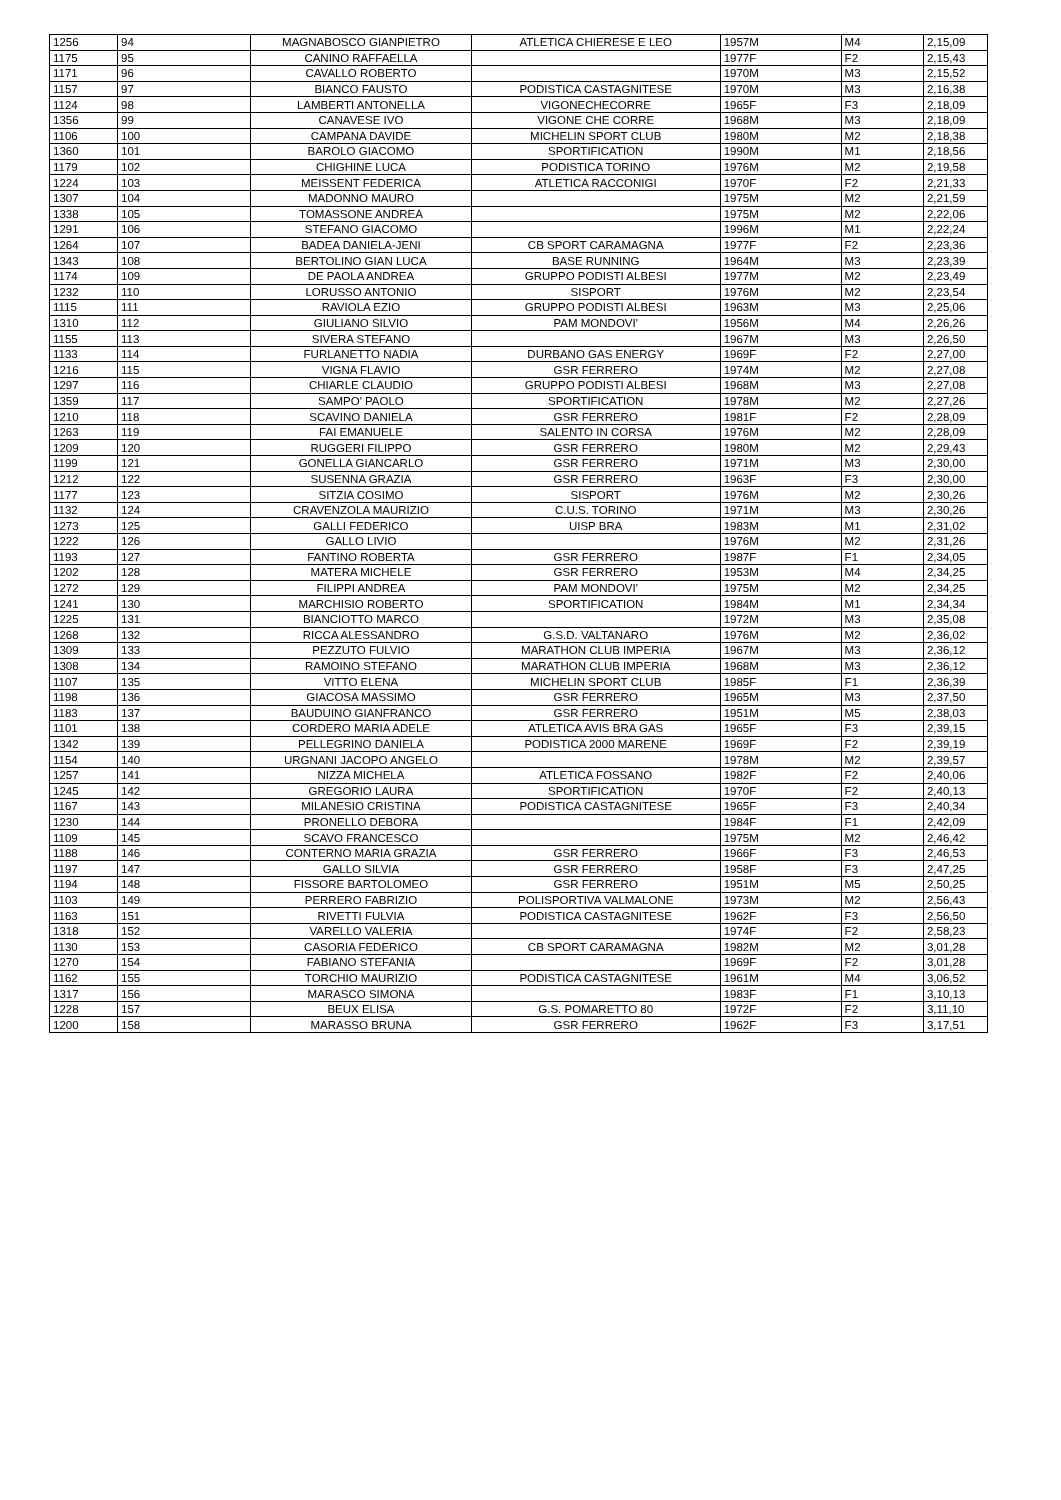| 1256 | 94 | MAGNABOSCO GIANPIETRO | ATLETICA CHIERESE E LEO | 1957M | M4 | 2,15,09 |
| 1175 | 95 | CANINO RAFFAELLA | | 1977F | F2 | 2,15,43 |
| 1171 | 96 | CAVALLO ROBERTO | | 1970M | M3 | 2,15,52 |
| 1157 | 97 | BIANCO FAUSTO | PODISTICA CASTAGNITESE | 1970M | M3 | 2,16,38 |
| 1124 | 98 | LAMBERTI ANTONELLA | VIGONECHECORRE | 1965F | F3 | 2,18,09 |
| 1356 | 99 | CANAVESE IVO | VIGONE CHE CORRE | 1968M | M3 | 2,18,09 |
| 1106 | 100 | CAMPANA DAVIDE | MICHELIN SPORT CLUB | 1980M | M2 | 2,18,38 |
| 1360 | 101 | BAROLO GIACOMO | SPORTIFICATION | 1990M | M1 | 2,18,56 |
| 1179 | 102 | CHIGHINE LUCA | PODISTICA TORINO | 1976M | M2 | 2,19,58 |
| 1224 | 103 | MEISSENT FEDERICA | ATLETICA RACCONIGI | 1970F | F2 | 2,21,33 |
| 1307 | 104 | MADONNO MAURO | | 1975M | M2 | 2,21,59 |
| 1338 | 105 | TOMASSONE ANDREA | | 1975M | M2 | 2,22,06 |
| 1291 | 106 | STEFANO GIACOMO | | 1996M | M1 | 2,22,24 |
| 1264 | 107 | BADEA DANIELA-JENI | CB SPORT CARAMAGNA | 1977F | F2 | 2,23,36 |
| 1343 | 108 | BERTOLINO GIAN LUCA | BASE RUNNING | 1964M | M3 | 2,23,39 |
| 1174 | 109 | DE PAOLA ANDREA | GRUPPO PODISTI ALBESI | 1977M | M2 | 2,23,49 |
| 1232 | 110 | LORUSSO ANTONIO | SISPORT | 1976M | M2 | 2,23,54 |
| 1115 | 111 | RAVIOLA EZIO | GRUPPO PODISTI ALBESI | 1963M | M3 | 2,25,06 |
| 1310 | 112 | GIULIANO SILVIO | PAM MONDOVI' | 1956M | M4 | 2,26,26 |
| 1155 | 113 | SIVERA STEFANO | | 1967M | M3 | 2,26,50 |
| 1133 | 114 | FURLANETTO NADIA | DURBANO GAS ENERGY | 1969F | F2 | 2,27,00 |
| 1216 | 115 | VIGNA FLAVIO | GSR FERRERO | 1974M | M2 | 2,27,08 |
| 1297 | 116 | CHIARLE CLAUDIO | GRUPPO PODISTI ALBESI | 1968M | M3 | 2,27,08 |
| 1359 | 117 | SAMPO' PAOLO | SPORTIFICATION | 1978M | M2 | 2,27,26 |
| 1210 | 118 | SCAVINO DANIELA | GSR FERRERO | 1981F | F2 | 2,28,09 |
| 1263 | 119 | FAI EMANUELE | SALENTO IN CORSA | 1976M | M2 | 2,28,09 |
| 1209 | 120 | RUGGERI FILIPPO | GSR FERRERO | 1980M | M2 | 2,29,43 |
| 1199 | 121 | GONELLA GIANCARLO | GSR FERRERO | 1971M | M3 | 2,30,00 |
| 1212 | 122 | SUSENNA GRAZIA | GSR FERRERO | 1963F | F3 | 2,30,00 |
| 1177 | 123 | SITZIA COSIMO | SISPORT | 1976M | M2 | 2,30,26 |
| 1132 | 124 | CRAVENZOLA MAURIZIO | C.U.S. TORINO | 1971M | M3 | 2,30,26 |
| 1273 | 125 | GALLI FEDERICO | UISP BRA | 1983M | M1 | 2,31,02 |
| 1222 | 126 | GALLO LIVIO | | 1976M | M2 | 2,31,26 |
| 1193 | 127 | FANTINO ROBERTA | GSR FERRERO | 1987F | F1 | 2,34,05 |
| 1202 | 128 | MATERA MICHELE | GSR FERRERO | 1953M | M4 | 2,34,25 |
| 1272 | 129 | FILIPPI ANDREA | PAM MONDOVI' | 1975M | M2 | 2,34,25 |
| 1241 | 130 | MARCHISIO ROBERTO | SPORTIFICATION | 1984M | M1 | 2,34,34 |
| 1225 | 131 | BIANCIOTTO MARCO | | 1972M | M3 | 2,35,08 |
| 1268 | 132 | RICCA ALESSANDRO | G.S.D. VALTANARO | 1976M | M2 | 2,36,02 |
| 1309 | 133 | PEZZUTO FULVIO | MARATHON CLUB IMPERIA | 1967M | M3 | 2,36,12 |
| 1308 | 134 | RAMOINO STEFANO | MARATHON CLUB IMPERIA | 1968M | M3 | 2,36,12 |
| 1107 | 135 | VITTO ELENA | MICHELIN SPORT CLUB | 1985F | F1 | 2,36,39 |
| 1198 | 136 | GIACOSA MASSIMO | GSR FERRERO | 1965M | M3 | 2,37,50 |
| 1183 | 137 | BAUDUINO GIANFRANCO | GSR FERRERO | 1951M | M5 | 2,38,03 |
| 1101 | 138 | CORDERO MARIA ADELE | ATLETICA AVIS BRA GAS | 1965F | F3 | 2,39,15 |
| 1342 | 139 | PELLEGRINO DANIELA | PODISTICA 2000 MARENE | 1969F | F2 | 2,39,19 |
| 1154 | 140 | URGNANI JACOPO ANGELO | | 1978M | M2 | 2,39,57 |
| 1257 | 141 | NIZZA MICHELA | ATLETICA FOSSANO | 1982F | F2 | 2,40,06 |
| 1245 | 142 | GREGORIO LAURA | SPORTIFICATION | 1970F | F2 | 2,40,13 |
| 1167 | 143 | MILANESIO CRISTINA | PODISTICA CASTAGNITESE | 1965F | F3 | 2,40,34 |
| 1230 | 144 | PRONELLO DEBORA | | 1984F | F1 | 2,42,09 |
| 1109 | 145 | SCAVO FRANCESCO | | 1975M | M2 | 2,46,42 |
| 1188 | 146 | CONTERNO MARIA GRAZIA | GSR FERRERO | 1966F | F3 | 2,46,53 |
| 1197 | 147 | GALLO SILVIA | GSR FERRERO | 1958F | F3 | 2,47,25 |
| 1194 | 148 | FISSORE BARTOLOMEO | GSR FERRERO | 1951M | M5 | 2,50,25 |
| 1103 | 149 | PERRERO FABRIZIO | POLISPORTIVA VALMALONE | 1973M | M2 | 2,56,43 |
| 1163 | 151 | RIVETTI FULVIA | PODISTICA CASTAGNITESE | 1962F | F3 | 2,56,50 |
| 1318 | 152 | VARELLO VALERIA | | 1974F | F2 | 2,58,23 |
| 1130 | 153 | CASORIA FEDERICO | CB SPORT CARAMAGNA | 1982M | M2 | 3,01,28 |
| 1270 | 154 | FABIANO STEFANIA | | 1969F | F2 | 3,01,28 |
| 1162 | 155 | TORCHIO MAURIZIO | PODISTICA CASTAGNITESE | 1961M | M4 | 3,06,52 |
| 1317 | 156 | MARASCO SIMONA | | 1983F | F1 | 3,10,13 |
| 1228 | 157 | BEUX ELISA | G.S. POMARETTO 80 | 1972F | F2 | 3,11,10 |
| 1200 | 158 | MARASSO BRUNA | GSR FERRERO | 1962F | F3 | 3,17,51 |